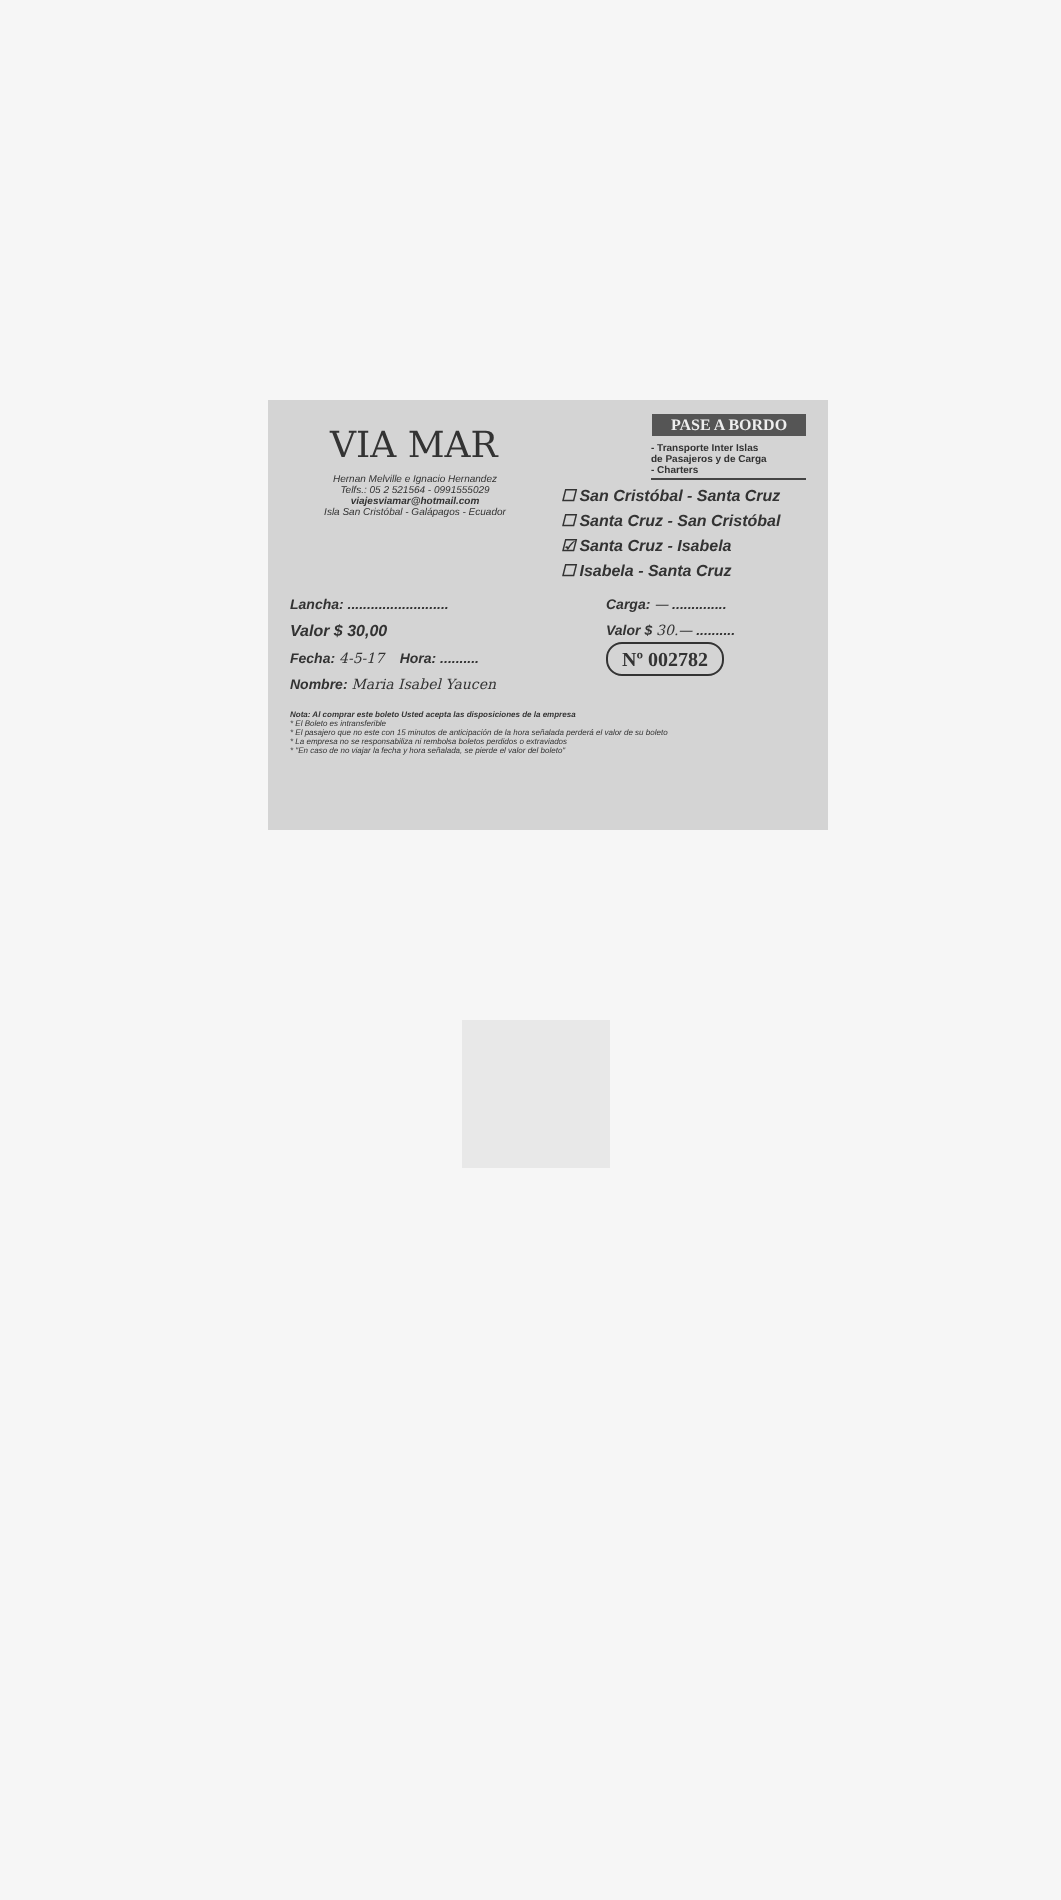VIA MAR
Hernan Melville e Ignacio Hernandez
Telfs.: 05 2 521564 - 0991555029
viajesviamar@hotmail.com
Isla San Cristóbal - Galápagos - Ecuador
PASE A BORDO
- Transporte Inter Islas
de Pasajeros y de Carga
- Charters
☐ San Cristóbal - Santa Cruz
☐ Santa Cruz - San Cristóbal
☑ Santa Cruz - Isabela
☐ Isabela - Santa Cruz
Lancha: ..........................
Valor $ 30,00
Fecha: 4-5-17 Hora: ..........
Nombre: Maria Isabel Yaucen
Carga: — ..............
Valor $ 30.— ..........
Nº 002782
Nota: Al comprar este boleto Usted acepta las disposiciones de la empresa
* El Boleto es intransferible
* El pasajero que no este con 15 minutos de anticipación de la hora señalada perderá el valor de su boleto
* La empresa no se responsabiliza ni rembolsa boletos perdidos o extraviados
* "En caso de no viajar la fecha y hora señalada, se pierde el valor del boleto"